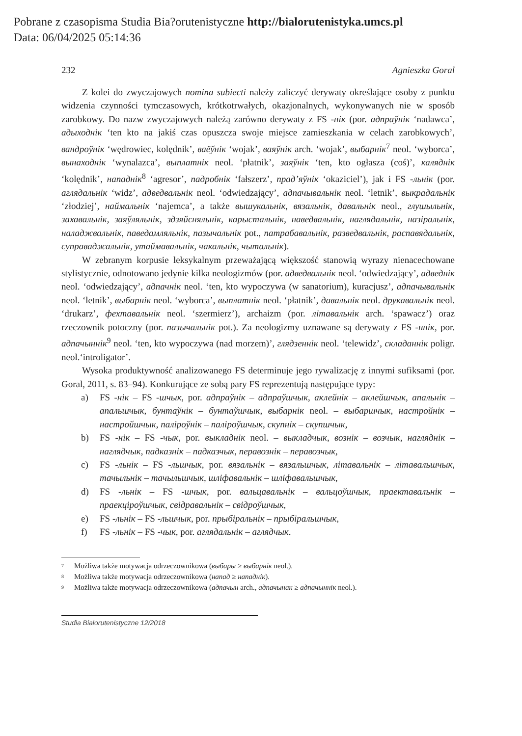Pobrane z czasopisma Studia Bia?orutenistyczne http://bialorutenistyka.umcs.pl
Data: 06/04/2025 05:14:36
232 Agnieszka Goral
Z kolei do zwyczajowych nomina subiecti należy zaliczyć derywaty określające osoby z punktu widzenia czynności tymczasowych, krótkotrwałych, okazjonalnych, wykonywanych nie w sposób zarobkowy. Do nazw zwyczajowych należą zarówno derywaty z FS -нік (por. адпраўнік ‘nadawca’, адыходнік ‘ten kto na jakiś czas opuszcza swoje miejsce zamieszkania w celach zarobkowych’, вандроўнік ‘wędrowiec, kolędnik’, ваёўнік ‘wojak’, ваяўнік arch. ‘wojak’, выбарнік<sup>7</sup> neol. ‘wyborca’, вынаходнік ‘wynalazca’, выплатнік neol. ‘płatnik’, заяўнік ‘ten, kto ogłasza (coś)’, каляднік ‘kolędnik’, нападнік<sup>8</sup> ‘agresor’, падробнік ‘fałszerz’, прад’яўнік ‘okaziciel’), jak i FS -льнік (por. аглядальнік ‘widz’, адведвальнік neol. ‘odwiedzający’, адпачывальнік neol. ‘letnik’, выкрадальнік ‘złodziej’, наймальнік ‘najemca’, a także вышукальнік, вязальнік, давальнік neol., глушыльнік, захавальнік, заяўляльнік, здзяйсняльнік, карыстальнік, наведвальнік, наглядальнік, назіральнік, наладжвальнік, паведамляльнік, пазычальнік pot., патрабавальнік, разведвальнік, распавядальнік, суправаджальнік, утаймавальнік, чакальнік, чытальнік).
W zebranym korpusie leksykalnym przeważającą większość stanowią wyrazy nienacechowane stylistycznie, odnotowano jedynie kilka neologizmów (por. адведвальнік neol. ‘odwiedzający’, адведнік neol. ‘odwiedzający’, адпачнік neol. ‘ten, kto wypoczywa (w sanatorium), kuracjusz’, адпачывальнік neol. ‘letnik’, выбарнік neol. ‘wyborca’, выплатнік neol. ‘płatnik’, давальнік neol. друкавальнік neol. ‘drukarz’, фехтавальнік neol. ‘szermierz’), archaizm (por. літавальнік arch. ‘spawacz’) oraz rzeczownik potoczny (por. пазычальнік pot.). Za neologizmy uznawane są derywaty z FS -ннік, por. адпачыннік<sup>9</sup> neol. ‘ten, kto wypoczywa (nad morzem)’, глядзеннік neol. ‘telewidz’, складаннік poligr. neol.‘introligator’.
Wysoka produktywność analizowanego FS determinuje jego rywalizację z innymi sufiksami (por. Goral, 2011, s. 83–94). Konkurujące ze sobą pary FS reprezentują następujące typy:
a) FS -нік – FS -шчык, por. адпраўнік – адпраўшчык, аклейнік – аклейшчык, апальнік – апальшчык, бунтаўнік – бунтаўшчык, выбарнік neol. – выбаршчык, настройнік – настройшчык, паліроўнік – паліроўшчык, скупнік – скупшчык,
b) FS -нік – FS -чык, por. выкладнік neol. – выкладчык, вознік – возчык, нагляднік – наглядчык, падказнік – падказчык, перавознік – перавозчык,
c) FS -льнік – FS -льшчык, por. вязальнік – вязальшчык, літавальнік – літавальшчык, тачыльнік – тачыльшчык, шліфавальнік – шліфавальшчык,
d) FS -льнік – FS -шчык, por. вальцавальнік – вальцоўшчык, праектавальнік – праекціроўшчык, свідравальнік – свідроўшчык,
e) FS -льнік – FS -льшчык, por. прыбіральнік – прыбіральшчык,
f) FS -льнік – FS -чык, por. аглядальнік – аглядчык.
<sup>7</sup> Możliwa także motywacja odrzeczownikowa (выбары ≥ выбарнік neol.).
<sup>8</sup> Możliwa także motywacja odrzeczownikowa (напад ≥ нападнік).
<sup>9</sup> Możliwa także motywacja odrzeczownikowa (адпачын arch., адпачынак ≥ адпачыннік neol.).
Studia Białorutenistyczne 12/2018